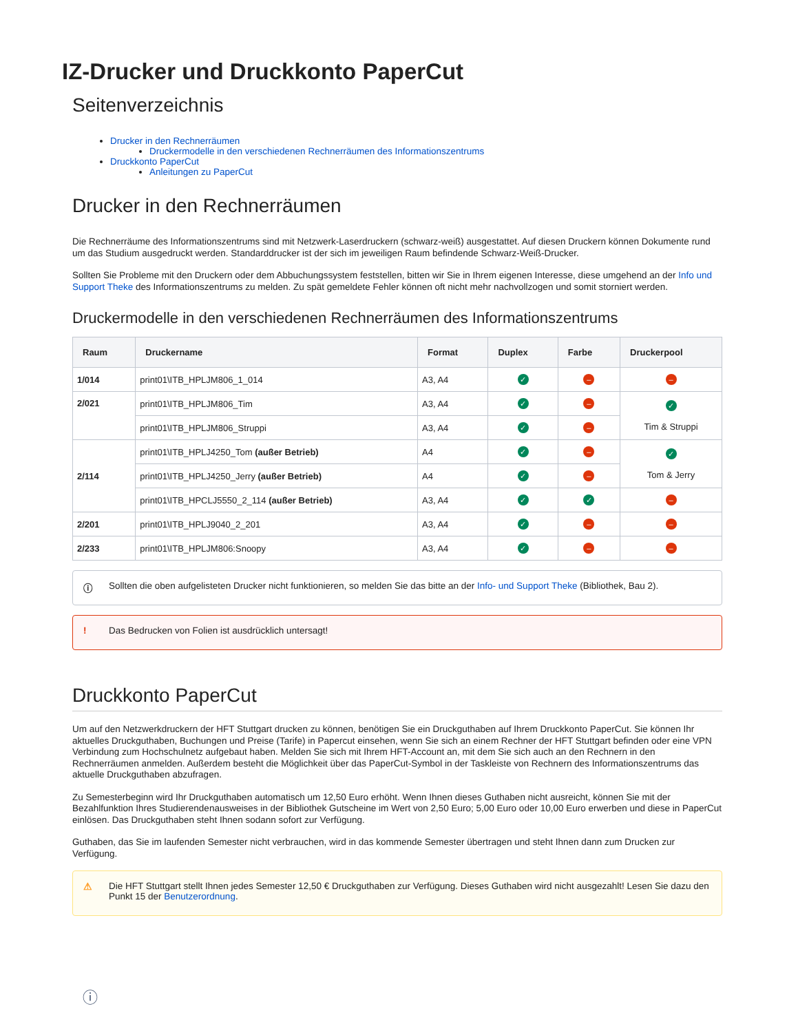IZ-Drucker und Druckkonto PaperCut
Seitenverzeichnis
Drucker in den Rechnerräumen
Druckermodelle in den verschiedenen Rechnerräumen des Informationszentrums
Druckkonto PaperCut
Anleitungen zu PaperCut
Drucker in den Rechnerräumen
Die Rechnerräume des Informationszentrums sind mit Netzwerk-Laserdruckern (schwarz-weiß) ausgestattet. Auf diesen Druckern können Dokumente rund um das Studium ausgedruckt werden. Standarddrucker ist der sich im jeweiligen Raum befindende Schwarz-Weiß-Drucker.
Sollten Sie Probleme mit den Druckern oder dem Abbuchungssystem feststellen, bitten wir Sie in Ihrem eigenen Interesse, diese umgehend an der Info und Support Theke des Informationszentrums zu melden. Zu spät gemeldete Fehler können oft nicht mehr nachvollzogen und somit storniert werden.
Druckermodelle in den verschiedenen Rechnerräumen des Informationszentrums
| Raum | Druckername | Format | Duplex | Farbe | Druckerpool |
| --- | --- | --- | --- | --- | --- |
| 1/014 | print01\ITB_HPLJM806_1_014 | A3, A4 | ✓ | – | – |
| 2/021 | print01\ITB_HPLJM806_Tim | A3, A4 | ✓ | – | ✓ Tim & Struppi |
| | print01\ITB_HPLJM806_Struppi | A3, A4 | ✓ | – | |
| 2/114 | print01\ITB_HPLJ4250_Tom (außer Betrieb) | A4 | ✓ | – | ✓ Tom & Jerry |
| | print01\ITB_HPLJ4250_Jerry (außer Betrieb) | A4 | ✓ | – | |
| | print01\ITB_HPCLJ5550_2_114 (außer Betrieb) | A3, A4 | ✓ | ✓ | – |
| 2/201 | print01\ITB_HPLJ9040_2_201 | A3, A4 | ✓ | – | – |
| 2/233 | print01\ITB_HPLJM806:Snoopy | A3, A4 | ✓ | – | – |
ⓘ Sollten die oben aufgelisteten Drucker nicht funktionieren, so melden Sie das bitte an der Info- und Support Theke (Bibliothek, Bau 2).
! Das Bedrucken von Folien ist ausdrücklich untersagt!
Druckkonto PaperCut
Um auf den Netzwerkdruckern der HFT Stuttgart drucken zu können, benötigen Sie ein Druckguthaben auf Ihrem Druckkonto PaperCut. Sie können Ihr aktuelles Druckguthaben, Buchungen und Preise (Tarife) in Papercut einsehen, wenn Sie sich an einem Rechner der HFT Stuttgart befinden oder eine VPN Verbindung zum Hochschulnetz aufgebaut haben. Melden Sie sich mit Ihrem HFT-Account an, mit dem Sie sich auch an den Rechnern in den Rechnerräumen anmelden. Außerdem besteht die Möglichkeit über das PaperCut-Symbol in der Taskleiste von Rechnern des Informationszentrums das aktuelle Druckguthaben abzufragen.
Zu Semesterbeginn wird Ihr Druckguthaben automatisch um 12,50 Euro erhöht. Wenn Ihnen dieses Guthaben nicht ausreicht, können Sie mit der Bezahlfunktion Ihres Studierendenausweises in der Bibliothek Gutscheine im Wert von 2,50 Euro; 5,00 Euro oder 10,00 Euro erwerben und diese in PaperCut einlösen. Das Druckguthaben steht Ihnen sodann sofort zur Verfügung.
Guthaben, das Sie im laufenden Semester nicht verbrauchen, wird in das kommende Semester übertragen und steht Ihnen dann zum Drucken zur Verfügung.
⚠ Die HFT Stuttgart stellt Ihnen jedes Semester 12,50 € Druckguthaben zur Verfügung. Dieses Guthaben wird nicht ausgezahlt! Lesen Sie dazu den Punkt 15 der Benutzerordnung.
ⓘ